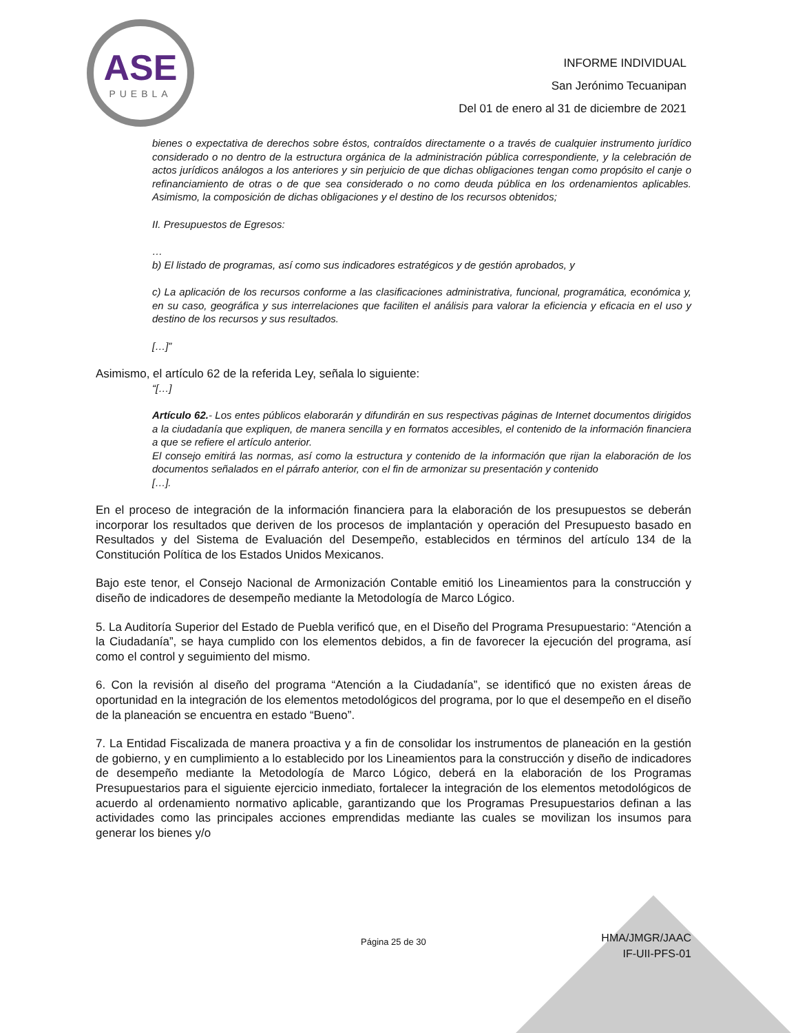ASE
PUEBLA
INFORME INDIVIDUAL
San Jerónimo Tecuanipan
Del 01 de enero al 31 de diciembre de 2021
bienes o expectativa de derechos sobre éstos, contraídos directamente o a través de cualquier instrumento jurídico considerado o no dentro de la estructura orgánica de la administración pública correspondiente, y la celebración de actos jurídicos análogos a los anteriores y sin perjuicio de que dichas obligaciones tengan como propósito el canje o refinanciamiento de otras o de que sea considerado o no como deuda pública en los ordenamientos aplicables. Asimismo, la composición de dichas obligaciones y el destino de los recursos obtenidos;
II. Presupuestos de Egresos:
…
b) El listado de programas, así como sus indicadores estratégicos y de gestión aprobados, y
c) La aplicación de los recursos conforme a las clasificaciones administrativa, funcional, programática, económica y, en su caso, geográfica y sus interrelaciones que faciliten el análisis para valorar la eficiencia y eficacia en el uso y destino de los recursos y sus resultados.
[…]”
Asimismo, el artículo 62 de la referida Ley, señala lo siguiente:
“[…]
Artículo 62.- Los entes públicos elaborarán y difundirán en sus respectivas páginas de Internet documentos dirigidos a la ciudadanía que expliquen, de manera sencilla y en formatos accesibles, el contenido de la información financiera a que se refiere el artículo anterior.
El consejo emitirá las normas, así como la estructura y contenido de la información que rijan la elaboración de los documentos señalados en el párrafo anterior, con el fin de armonizar su presentación y contenido
[…].
En el proceso de integración de la información financiera para la elaboración de los presupuestos se deberán incorporar los resultados que deriven de los procesos de implantación y operación del Presupuesto basado en Resultados y del Sistema de Evaluación del Desempeño, establecidos en términos del artículo 134 de la Constitución Política de los Estados Unidos Mexicanos.
Bajo este tenor, el Consejo Nacional de Armonización Contable emitió los Lineamientos para la construcción y diseño de indicadores de desempeño mediante la Metodología de Marco Lógico.
5. La Auditoría Superior del Estado de Puebla verificó que, en el Diseño del Programa Presupuestario: “Atención a la Ciudadanía”, se haya cumplido con los elementos debidos, a fin de favorecer la ejecución del programa, así como el control y seguimiento del mismo.
6. Con la revisión al diseño del programa “Atención a la Ciudadanía”, se identificó que no existen áreas de oportunidad en la integración de los elementos metodológicos del programa, por lo que el desempeño en el diseño de la planeación se encuentra en estado “Bueno”.
7. La Entidad Fiscalizada de manera proactiva y a fin de consolidar los instrumentos de planeación en la gestión de gobierno, y en cumplimiento a lo establecido por los Lineamientos para la construcción y diseño de indicadores de desempeño mediante la Metodología de Marco Lógico, deberá en la elaboración de los Programas Presupuestarios para el siguiente ejercicio inmediato, fortalecer la integración de los elementos metodológicos de acuerdo al ordenamiento normativo aplicable, garantizando que los Programas Presupuestarios definan a las actividades como las principales acciones emprendidas mediante las cuales se movilizan los insumos para generar los bienes y/o
Página 25 de 30
HMA/JMGR/JAAC
IF-UII-PFS-01